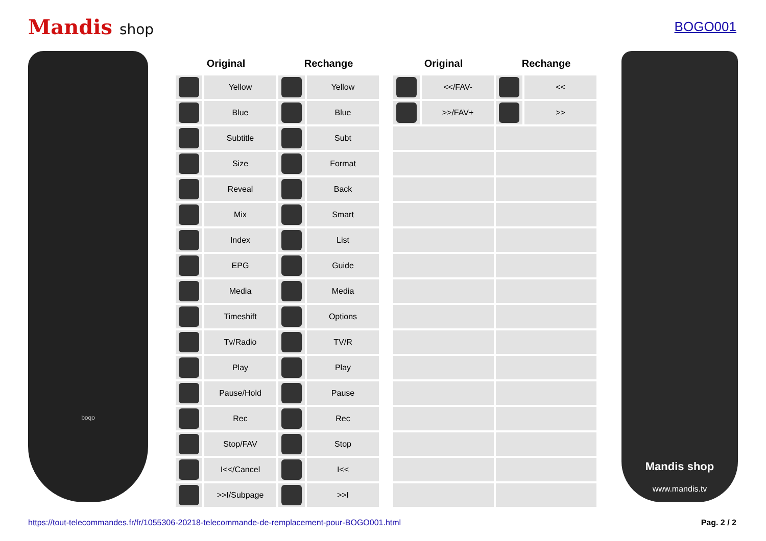Mandis shop BOGO001
boqo
| Original | | Rechange | |
| --- | --- | --- | --- |
| | Yellow | | Yellow |
| | Blue | | Blue |
| | Subtitle | | Subt |
| | Size | | Format |
| | Reveal | | Back |
| | Mix | | Smart |
| | Index | | List |
| | EPG | | Guide |
| | Media | | Media |
| | Timeshift | | Options |
| | Tv/Radio | | TV/R |
| | Play | | Play |
| | Pause/Hold | | Pause |
| | Rec | | Rec |
| | Stop/FAV | | Stop |
| | I<</Cancel | | I<< |
| | >>I/Subpage | | >>I |
| Original | | Rechange | |
| --- | --- | --- | --- |
| | <</FAV- | | << |
| | >>/FAV+ | | >> |
Mandis shop
www.mandis.tv
https://tout-telecommandes.fr/fr/1055306-20218-telecommande-de-remplacement-pour-BOGO001.html Pag. 2 / 2